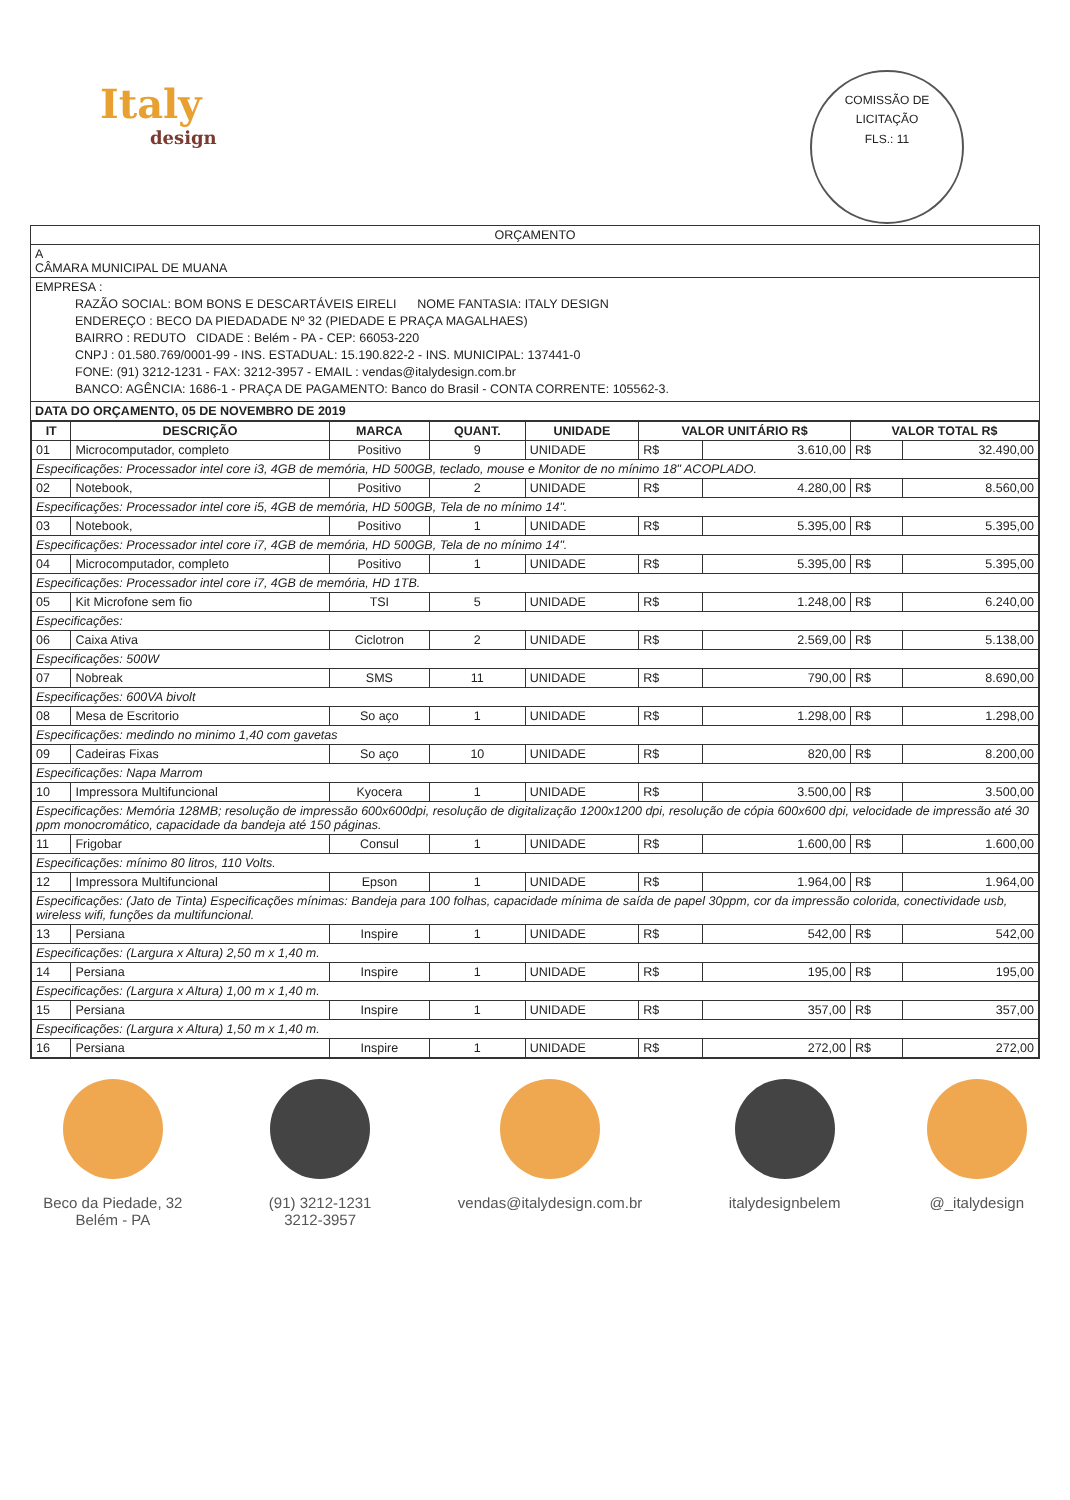Italy
design
COMISSÃO DE LICITAÇÃO
FLS.: 11
ORÇAMENTO
A
CÂMARA MUNICIPAL DE MUANA
EMPRESA :
RAZÃO SOCIAL: BOM BONS E DESCARTÁVEIS EIRELI NOME FANTASIA: ITALY DESIGN
ENDEREÇO : BECO DA PIEDADADE Nº 32 (PIEDADE E PRAÇA MAGALHAES)
BAIRRO : REDUTO CIDADE : Belém - PA - CEP: 66053-220
CNPJ : 01.580.769/0001-99 - INS. ESTADUAL: 15.190.822-2 - INS. MUNICIPAL: 137441-0
FONE: (91) 3212-1231 - FAX: 3212-3957 - EMAIL : vendas@italydesign.com.br
BANCO: AGÊNCIA: 1686-1 - PRAÇA DE PAGAMENTO: Banco do Brasil - CONTA CORRENTE: 105562-3.
DATA DO ORÇAMENTO, 05 DE NOVEMBRO DE 2019
| IT | DESCRIÇÃO | MARCA | QUANT. | UNIDADE | VALOR UNITÁRIO R$ | | VALOR TOTAL R$ | |
| --- | --- | --- | --- | --- | --- | --- | --- | --- |
| 01 | Microcomputador, completo | Positivo | 9 | UNIDADE | R$ | 3.610,00 | R$ | 32.490,00 |
| Especificações: Processador intel core i3, 4GB de memória, HD 500GB, teclado, mouse e Monitor de no mínimo 18" ACOPLADO. | | | | | | | | |
| 02 | Notebook, | Positivo | 2 | UNIDADE | R$ | 4.280,00 | R$ | 8.560,00 |
| Especificações: Processador intel core i5, 4GB de memória, HD 500GB, Tela de no mínimo 14". | | | | | | | | |
| 03 | Notebook, | Positivo | 1 | UNIDADE | R$ | 5.395,00 | R$ | 5.395,00 |
| Especificações: Processador intel core i7, 4GB de memória, HD 500GB, Tela de no mínimo 14". | | | | | | | | |
| 04 | Microcomputador, completo | Positivo | 1 | UNIDADE | R$ | 5.395,00 | R$ | 5.395,00 |
| Especificações: Processador intel core i7, 4GB de memória, HD 1TB. | | | | | | | | |
| 05 | Kit Microfone sem fio | TSI | 5 | UNIDADE | R$ | 1.248,00 | R$ | 6.240,00 |
| Especificações: | | | | | | | | |
| 06 | Caixa Ativa | Ciclotron | 2 | UNIDADE | R$ | 2.569,00 | R$ | 5.138,00 |
| Especificações: 500W | | | | | | | | |
| 07 | Nobreak | SMS | 11 | UNIDADE | R$ | 790,00 | R$ | 8.690,00 |
| Especificações: 600VA bivolt | | | | | | | | |
| 08 | Mesa de Escritorio | So aço | 1 | UNIDADE | R$ | 1.298,00 | R$ | 1.298,00 |
| Especificações: medindo no minimo 1,40 com gavetas | | | | | | | | |
| 09 | Cadeiras Fixas | So aço | 10 | UNIDADE | R$ | 820,00 | R$ | 8.200,00 |
| Especificações: Napa Marrom | | | | | | | | |
| 10 | Impressora Multifuncional | Kyocera | 1 | UNIDADE | R$ | 3.500,00 | R$ | 3.500,00 |
| Especificações: Memória 128MB; resolução de impressão 600x600dpi, resolução de digitalização 1200x1200 dpi, resolução de cópia 600x600 dpi, velocidade de impressão até 30 ppm monocromático, capacidade da bandeja até 150 páginas. | | | | | | | | |
| 11 | Frigobar | Consul | 1 | UNIDADE | R$ | 1.600,00 | R$ | 1.600,00 |
| Especificações: mínimo 80 litros, 110 Volts. | | | | | | | | |
| 12 | Impressora Multifuncional | Epson | 1 | UNIDADE | R$ | 1.964,00 | R$ | 1.964,00 |
| Especificações: (Jato de Tinta) Especificações mínimas: Bandeja para 100 folhas, capacidade mínima de saída de papel 30ppm, cor da impressão colorida, conectividade usb, wireless wifi, funções da multifuncional. | | | | | | | | |
| 13 | Persiana | Inspire | 1 | UNIDADE | R$ | 542,00 | R$ | 542,00 |
| Especificações: (Largura x Altura) 2,50 m x 1,40 m. | | | | | | | | |
| 14 | Persiana | Inspire | 1 | UNIDADE | R$ | 195,00 | R$ | 195,00 |
| Especificações: (Largura x Altura) 1,00 m x 1,40 m. | | | | | | | | |
| 15 | Persiana | Inspire | 1 | UNIDADE | R$ | 357,00 | R$ | 357,00 |
| Especificações: (Largura x Altura) 1,50 m x 1,40 m. | | | | | | | | |
| 16 | Persiana | Inspire | 1 | UNIDADE | R$ | 272,00 | R$ | 272,00 |
Beco da Piedade, 32
Belém - PA
(91) 3212-1231
3212-3957
vendas@italydesign.com.br italydesignbelem @_italydesign